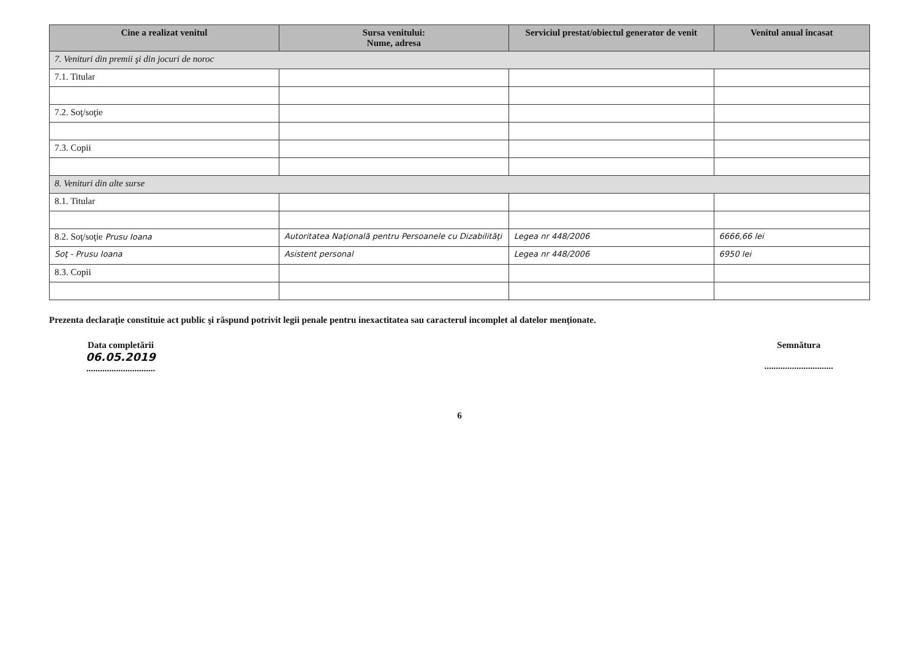| Cine a realizat venitul | Sursa venitului: Nume, adresa | Serviciul prestat/obiectul generator de venit | Venitul anual încasat |
| --- | --- | --- | --- |
| 7. Venituri din premii şi din jocuri de noroc | | | |
| 7.1. Titular | | | |
| 7.2. Soţ/soţie | | | |
| 7.3. Copii | | | |
| 8. Venituri din alte surse | | | |
| 8.1. Titular | | | |
| 8.2. Soţ/soţie Prusu Ioana | Autoritatea Naţională pentru Persoanele cu Dizabilităţi | Legea nr 448/2006 | 6666,66 lei |
| Soţ - Prusu Ioana | Asistent personal | Legea nr 448/2006 | 6950 lei |
| 8.3. Copii | | | |
Prezenta declaraţie constituie act public şi răspund potrivit legii penale pentru inexactitatea sau caracterul incomplet al datelor menţionate.
Data completării
06.05.2019
..............................
Semnătura
..............................
6